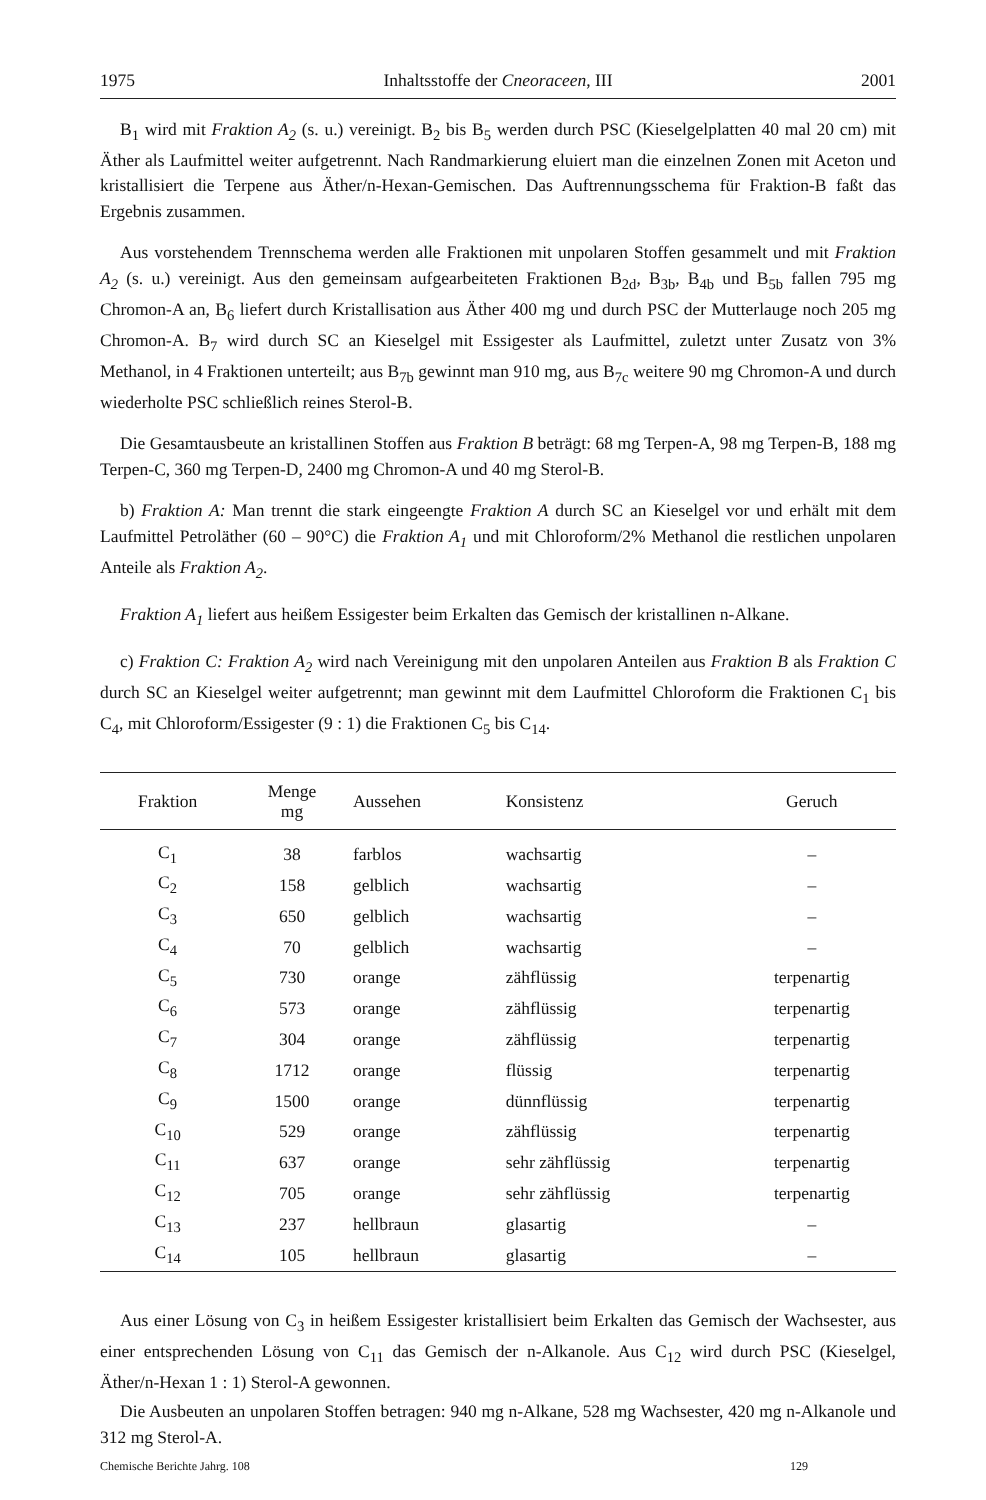1975 Inhaltsstoffe der Cneoraceen, III 2001
B<sub>1</sub> wird mit Fraktion A<sub>2</sub> (s. u.) vereinigt. B<sub>2</sub> bis B<sub>5</sub> werden durch PSC (Kieselgelplatten 40 mal 20 cm) mit Äther als Laufmittel weiter aufgetrennt. Nach Randmarkierung eluiert man die einzelnen Zonen mit Aceton und kristallisiert die Terpene aus Äther/n-Hexan-Gemischen. Das Auftrennungsschema für Fraktion-B faßt das Ergebnis zusammen.
Aus vorstehendem Trennschema werden alle Fraktionen mit unpolaren Stoffen gesammelt und mit Fraktion A<sub>2</sub> (s. u.) vereinigt. Aus den gemeinsam aufgearbeiteten Fraktionen B<sub>2d</sub>, B<sub>3b</sub>, B<sub>4b</sub> und B<sub>5b</sub> fallen 795 mg Chromon-A an, B<sub>6</sub> liefert durch Kristallisation aus Äther 400 mg und durch PSC der Mutterlauge noch 205 mg Chromon-A. B<sub>7</sub> wird durch SC an Kieselgel mit Essigester als Laufmittel, zuletzt unter Zusatz von 3% Methanol, in 4 Fraktionen unterteilt; aus B<sub>7b</sub> gewinnt man 910 mg, aus B<sub>7c</sub> weitere 90 mg Chromon-A und durch wiederholte PSC schließlich reines Sterol-B.
Die Gesamtausbeute an kristallinen Stoffen aus Fraktion B beträgt: 68 mg Terpen-A, 98 mg Terpen-B, 188 mg Terpen-C, 360 mg Terpen-D, 2400 mg Chromon-A und 40 mg Sterol-B.
b) Fraktion A: Man trennt die stark eingeengte Fraktion A durch SC an Kieselgel vor und erhält mit dem Laufmittel Petroläther (60 – 90°C) die Fraktion A<sub>1</sub> und mit Chloroform/2% Methanol die restlichen unpolaren Anteile als Fraktion A<sub>2</sub>.
Fraktion A<sub>1</sub> liefert aus heißem Essigester beim Erkalten das Gemisch der kristallinen n-Alkane.
c) Fraktion C: Fraktion A<sub>2</sub> wird nach Vereinigung mit den unpolaren Anteilen aus Fraktion B als Fraktion C durch SC an Kieselgel weiter aufgetrennt; man gewinnt mit dem Laufmittel Chloroform die Fraktionen C<sub>1</sub> bis C<sub>4</sub>, mit Chloroform/Essigester (9 : 1) die Fraktionen C<sub>5</sub> bis C<sub>14</sub>.
| Fraktion | Menge mg | Aussehen | Konsistenz | Geruch |
| --- | --- | --- | --- | --- |
| C<sub>1</sub> | 38 | farblos | wachsartig | – |
| C<sub>2</sub> | 158 | gelblich | wachsartig | – |
| C<sub>3</sub> | 650 | gelblich | wachsartig | – |
| C<sub>4</sub> | 70 | gelblich | wachsartig | – |
| C<sub>5</sub> | 730 | orange | zähflüssig | terpenartig |
| C<sub>6</sub> | 573 | orange | zähflüssig | terpenartig |
| C<sub>7</sub> | 304 | orange | zähflüssig | terpenartig |
| C<sub>8</sub> | 1712 | orange | flüssig | terpenartig |
| C<sub>9</sub> | 1500 | orange | dünnflüssig | terpenartig |
| C<sub>10</sub> | 529 | orange | zähflüssig | terpenartig |
| C<sub>11</sub> | 637 | orange | sehr zähflüssig | terpenartig |
| C<sub>12</sub> | 705 | orange | sehr zähflüssig | terpenartig |
| C<sub>13</sub> | 237 | hellbraun | glasartig | – |
| C<sub>14</sub> | 105 | hellbraun | glasartig | – |
Aus einer Lösung von C<sub>3</sub> in heißem Essigester kristallisiert beim Erkalten das Gemisch der Wachsester, aus einer entsprechenden Lösung von C<sub>11</sub> das Gemisch der n-Alkanole. Aus C<sub>12</sub> wird durch PSC (Kieselgel, Äther/n-Hexan 1 : 1) Sterol-A gewonnen.
Die Ausbeuten an unpolaren Stoffen betragen: 940 mg n-Alkane, 528 mg Wachsester, 420 mg n-Alkanole und 312 mg Sterol-A.
Chemische Berichte Jahrg. 108 129